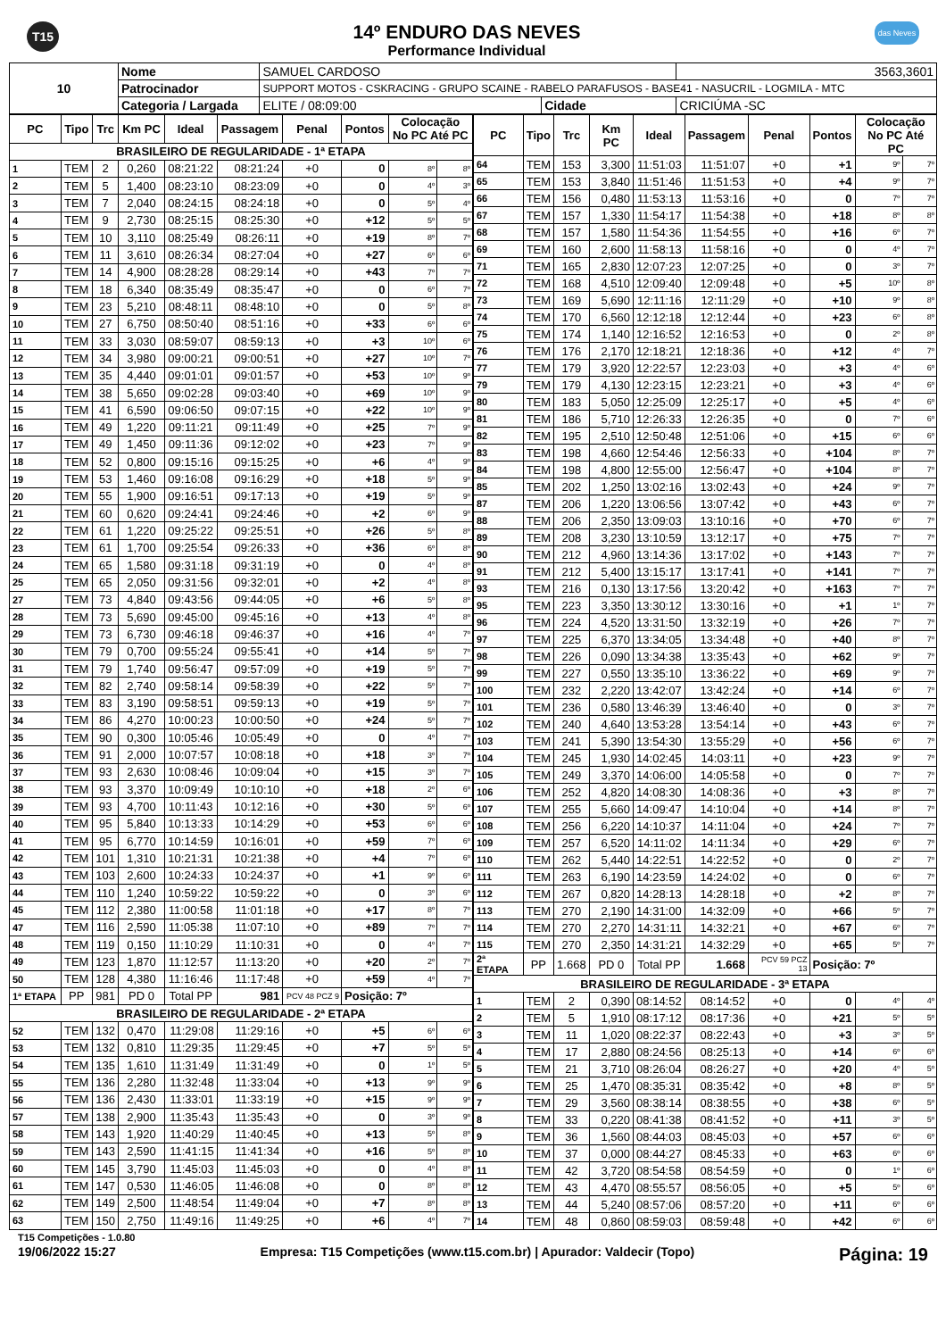T15
14º ENDURO DAS NEVES
Performance Individual
das Neves
| 10 | Nome | SAMUEL CARDOSO | | | 3563,3601 |
| | Patrocinador | SUPPORT MOTOS - CSKRACING - GRUPO SCAINE - RABELO PARAFUSOS - BASE41 - NASUCRIL - LOGMILA - MTC | | | |
| | Categoria / Largada | ELITE / 08:09:00 | Cidade | CRICIÚMA -SC | |
| PC | Tipo | Trc | Km PC | Ideal | Passagem | Penal | Pontos | Colocação No PC Até PC | |
| --- | --- | --- | --- | --- | --- | --- | --- | --- | --- |
| BRASILEIRO DE REGULARIDADE - 1ª ETAPA | | | | | | | | | |
| 1 | TEM | 2 | 0,260 | 08:21:22 | 08:21:24 | +0 | 0 | 8º | 8º |
| 2 | TEM | 5 | 1,400 | 08:23:10 | 08:23:09 | +0 | 0 | 4º | 3º |
| 3 | TEM | 7 | 2,040 | 08:24:15 | 08:24:18 | +0 | 0 | 5º | 4º |
| 4 | TEM | 9 | 2,730 | 08:25:15 | 08:25:30 | +0 | +12 | 5º | 5º |
| 5 | TEM | 10 | 3,110 | 08:25:49 | 08:26:11 | +0 | +19 | 8º | 7º |
| 6 | TEM | 11 | 3,610 | 08:26:34 | 08:27:04 | +0 | +27 | 6º | 6º |
| 7 | TEM | 14 | 4,900 | 08:28:28 | 08:29:14 | +0 | +43 | 7º | 7º |
| 8 | TEM | 18 | 6,340 | 08:35:49 | 08:35:47 | +0 | 0 | 6º | 7º |
| 9 | TEM | 23 | 5,210 | 08:48:11 | 08:48:10 | +0 | 0 | 5º | 8º |
| 10 | TEM | 27 | 6,750 | 08:50:40 | 08:51:16 | +0 | +33 | 6º | 6º |
| 11 | TEM | 33 | 3,030 | 08:59:07 | 08:59:13 | +0 | +3 | 10º | 6º |
| 12 | TEM | 34 | 3,980 | 09:00:21 | 09:00:51 | +0 | +27 | 10º | 7º |
| 13 | TEM | 35 | 4,440 | 09:01:01 | 09:01:57 | +0 | +53 | 10º | 9º |
| 14 | TEM | 38 | 5,650 | 09:02:28 | 09:03:40 | +0 | +69 | 10º | 9º |
| 15 | TEM | 41 | 6,590 | 09:06:50 | 09:07:15 | +0 | +22 | 10º | 9º |
| 16 | TEM | 49 | 1,220 | 09:11:21 | 09:11:49 | +0 | +25 | 7º | 9º |
| 17 | TEM | 49 | 1,450 | 09:11:36 | 09:12:02 | +0 | +23 | 7º | 9º |
| 18 | TEM | 52 | 0,800 | 09:15:16 | 09:15:25 | +0 | +6 | 4º | 9º |
| 19 | TEM | 53 | 1,460 | 09:16:08 | 09:16:29 | +0 | +18 | 5º | 9º |
| 20 | TEM | 55 | 1,900 | 09:16:51 | 09:17:13 | +0 | +19 | 5º | 9º |
| 21 | TEM | 60 | 0,620 | 09:24:41 | 09:24:46 | +0 | +2 | 6º | 9º |
| 22 | TEM | 61 | 1,220 | 09:25:22 | 09:25:51 | +0 | +26 | 5º | 8º |
| 23 | TEM | 61 | 1,700 | 09:25:54 | 09:26:33 | +0 | +36 | 6º | 8º |
| 24 | TEM | 65 | 1,580 | 09:31:18 | 09:31:19 | +0 | 0 | 4º | 8º |
| 25 | TEM | 65 | 2,050 | 09:31:56 | 09:32:01 | +0 | +2 | 4º | 8º |
| 27 | TEM | 73 | 4,840 | 09:43:56 | 09:44:05 | +0 | +6 | 5º | 8º |
| 28 | TEM | 73 | 5,690 | 09:45:00 | 09:45:16 | +0 | +13 | 4º | 8º |
| 29 | TEM | 73 | 6,730 | 09:46:18 | 09:46:37 | +0 | +16 | 4º | 7º |
| 30 | TEM | 79 | 0,700 | 09:55:24 | 09:55:41 | +0 | +14 | 5º | 7º |
| 31 | TEM | 79 | 1,740 | 09:56:47 | 09:57:09 | +0 | +19 | 5º | 7º |
| 32 | TEM | 82 | 2,740 | 09:58:14 | 09:58:39 | +0 | +22 | 5º | 7º |
| 33 | TEM | 83 | 3,190 | 09:58:51 | 09:59:13 | +0 | +19 | 5º | 7º |
| 34 | TEM | 86 | 4,270 | 10:00:23 | 10:00:50 | +0 | +24 | 5º | 7º |
| 35 | TEM | 90 | 0,300 | 10:05:46 | 10:05:49 | +0 | 0 | 4º | 7º |
| 36 | TEM | 91 | 2,000 | 10:07:57 | 10:08:18 | +0 | +18 | 3º | 7º |
| 37 | TEM | 93 | 2,630 | 10:08:46 | 10:09:04 | +0 | +15 | 3º | 7º |
| 38 | TEM | 93 | 3,370 | 10:09:49 | 10:10:10 | +0 | +18 | 2º | 6º |
| 39 | TEM | 93 | 4,700 | 10:11:43 | 10:12:16 | +0 | +30 | 5º | 6º |
| 40 | TEM | 95 | 5,840 | 10:13:33 | 10:14:29 | +0 | +53 | 6º | 6º |
| 41 | TEM | 95 | 6,770 | 10:14:59 | 10:16:01 | +0 | +59 | 7º | 6º |
| 42 | TEM | 101 | 1,310 | 10:21:31 | 10:21:38 | +0 | +4 | 7º | 6º |
| 43 | TEM | 103 | 2,600 | 10:24:33 | 10:24:37 | +0 | +1 | 9º | 6º |
| 44 | TEM | 110 | 1,240 | 10:59:22 | 10:59:22 | +0 | 0 | 3º | 6º |
| 45 | TEM | 112 | 2,380 | 11:00:58 | 11:01:18 | +0 | +17 | 8º | 7º |
| 47 | TEM | 116 | 2,590 | 11:05:38 | 11:07:10 | +0 | +89 | 7º | 7º |
| 48 | TEM | 119 | 0,150 | 11:10:29 | 11:10:31 | +0 | 0 | 4º | 7º |
| 49 | TEM | 123 | 1,870 | 11:12:57 | 11:13:20 | +0 | +20 | 2º | 7º |
| 50 | TEM | 128 | 4,380 | 11:16:46 | 11:17:48 | +0 | +59 | 4º | 7º |
| 1ª ETAPA | PP | 981 | PD 0 | Total PP | 981 | PCV 48 PCZ 9 | Posição: 7º | | |
| BRASILEIRO DE REGULARIDADE - 2ª ETAPA | | | | | | | | | |
| 52 | TEM | 132 | 0,470 | 11:29:08 | 11:29:16 | +0 | +5 | 6º | 6º |
| 53 | TEM | 132 | 0,810 | 11:29:35 | 11:29:45 | +0 | +7 | 5º | 5º |
| 54 | TEM | 135 | 1,610 | 11:31:49 | 11:31:49 | +0 | 0 | 1º | 5º |
| 55 | TEM | 136 | 2,280 | 11:32:48 | 11:33:04 | +0 | +13 | 9º | 9º |
| 56 | TEM | 136 | 2,430 | 11:33:01 | 11:33:19 | +0 | +15 | 9º | 9º |
| 57 | TEM | 138 | 2,900 | 11:35:43 | 11:35:43 | +0 | 0 | 3º | 9º |
| 58 | TEM | 143 | 1,920 | 11:40:29 | 11:40:45 | +0 | +13 | 5º | 8º |
| 59 | TEM | 143 | 2,590 | 11:41:15 | 11:41:34 | +0 | +16 | 5º | 8º |
| 60 | TEM | 145 | 3,790 | 11:45:03 | 11:45:03 | +0 | 0 | 4º | 8º |
| 61 | TEM | 147 | 0,530 | 11:46:05 | 11:46:08 | +0 | 0 | 8º | 8º |
| 62 | TEM | 149 | 2,500 | 11:48:54 | 11:49:04 | +0 | +7 | 8º | 8º |
| 63 | TEM | 150 | 2,750 | 11:49:16 | 11:49:25 | +0 | +6 | 4º | 7º |
| PC | Tipo | Trc | Km PC | Ideal | Passagem | Penal | Pontos | Colocação No PC Até PC | |
| --- | --- | --- | --- | --- | --- | --- | --- | --- | --- |
| 64 | TEM | 153 | 3,300 | 11:51:03 | 11:51:07 | +0 | +1 | 9º | 7º |
| 65 | TEM | 153 | 3,840 | 11:51:46 | 11:51:53 | +0 | +4 | 9º | 7º |
| 66 | TEM | 156 | 0,480 | 11:53:13 | 11:53:16 | +0 | 0 | 7º | 7º |
| 67 | TEM | 157 | 1,330 | 11:54:17 | 11:54:38 | +0 | +18 | 8º | 8º |
| 68 | TEM | 157 | 1,580 | 11:54:36 | 11:54:55 | +0 | +16 | 6º | 7º |
| 69 | TEM | 160 | 2,600 | 11:58:13 | 11:58:16 | +0 | 0 | 4º | 7º |
| 71 | TEM | 165 | 2,830 | 12:07:23 | 12:07:25 | +0 | 0 | 3º | 7º |
| 72 | TEM | 168 | 4,510 | 12:09:40 | 12:09:48 | +0 | +5 | 10º | 8º |
| 73 | TEM | 169 | 5,690 | 12:11:16 | 12:11:29 | +0 | +10 | 9º | 8º |
| 74 | TEM | 170 | 6,560 | 12:12:18 | 12:12:44 | +0 | +23 | 6º | 8º |
| 75 | TEM | 174 | 1,140 | 12:16:52 | 12:16:53 | +0 | 0 | 2º | 8º |
| 76 | TEM | 176 | 2,170 | 12:18:21 | 12:18:36 | +0 | +12 | 4º | 7º |
| 77 | TEM | 179 | 3,920 | 12:22:57 | 12:23:03 | +0 | +3 | 4º | 6º |
| 79 | TEM | 179 | 4,130 | 12:23:15 | 12:23:21 | +0 | +3 | 4º | 6º |
| 80 | TEM | 183 | 5,050 | 12:25:09 | 12:25:17 | +0 | +5 | 4º | 6º |
| 81 | TEM | 186 | 5,710 | 12:26:33 | 12:26:35 | +0 | 0 | 7º | 6º |
| 82 | TEM | 195 | 2,510 | 12:50:48 | 12:51:06 | +0 | +15 | 6º | 6º |
| 83 | TEM | 198 | 4,660 | 12:54:46 | 12:56:33 | +0 | +104 | 8º | 7º |
| 84 | TEM | 198 | 4,800 | 12:55:00 | 12:56:47 | +0 | +104 | 8º | 7º |
| 85 | TEM | 202 | 1,250 | 13:02:16 | 13:02:43 | +0 | +24 | 9º | 7º |
| 87 | TEM | 206 | 1,220 | 13:06:56 | 13:07:42 | +0 | +43 | 6º | 7º |
| 88 | TEM | 206 | 2,350 | 13:09:03 | 13:10:16 | +0 | +70 | 6º | 7º |
| 89 | TEM | 208 | 3,230 | 13:10:59 | 13:12:17 | +0 | +75 | 7º | 7º |
| 90 | TEM | 212 | 4,960 | 13:14:36 | 13:17:02 | +0 | +143 | 7º | 7º |
| 91 | TEM | 212 | 5,400 | 13:15:17 | 13:17:41 | +0 | +141 | 7º | 7º |
| 93 | TEM | 216 | 0,130 | 13:17:56 | 13:20:42 | +0 | +163 | 7º | 7º |
| 95 | TEM | 223 | 3,350 | 13:30:12 | 13:30:16 | +0 | +1 | 1º | 7º |
| 96 | TEM | 224 | 4,520 | 13:31:50 | 13:32:19 | +0 | +26 | 7º | 7º |
| 97 | TEM | 225 | 6,370 | 13:34:05 | 13:34:48 | +0 | +40 | 8º | 7º |
| 98 | TEM | 226 | 0,090 | 13:34:38 | 13:35:43 | +0 | +62 | 9º | 7º |
| 99 | TEM | 227 | 0,550 | 13:35:10 | 13:36:22 | +0 | +69 | 9º | 7º |
| 100 | TEM | 232 | 2,220 | 13:42:07 | 13:42:24 | +0 | +14 | 6º | 7º |
| 101 | TEM | 236 | 0,580 | 13:46:39 | 13:46:40 | +0 | 0 | 3º | 7º |
| 102 | TEM | 240 | 4,640 | 13:53:28 | 13:54:14 | +0 | +43 | 6º | 7º |
| 103 | TEM | 241 | 5,390 | 13:54:30 | 13:55:29 | +0 | +56 | 6º | 7º |
| 104 | TEM | 245 | 1,930 | 14:02:45 | 14:03:11 | +0 | +23 | 9º | 7º |
| 105 | TEM | 249 | 3,370 | 14:06:00 | 14:05:58 | +0 | 0 | 7º | 7º |
| 106 | TEM | 252 | 4,820 | 14:08:30 | 14:08:36 | +0 | +3 | 8º | 7º |
| 107 | TEM | 255 | 5,660 | 14:09:47 | 14:10:04 | +0 | +14 | 8º | 7º |
| 108 | TEM | 256 | 6,220 | 14:10:37 | 14:11:04 | +0 | +24 | 7º | 7º |
| 109 | TEM | 257 | 6,520 | 14:11:02 | 14:11:34 | +0 | +29 | 6º | 7º |
| 110 | TEM | 262 | 5,440 | 14:22:51 | 14:22:52 | +0 | 0 | 2º | 7º |
| 111 | TEM | 263 | 6,190 | 14:23:59 | 14:24:02 | +0 | 0 | 6º | 7º |
| 112 | TEM | 267 | 0,820 | 14:28:13 | 14:28:18 | +0 | +2 | 8º | 7º |
| 113 | TEM | 270 | 2,190 | 14:31:00 | 14:32:09 | +0 | +66 | 5º | 7º |
| 114 | TEM | 270 | 2,270 | 14:31:11 | 14:32:21 | +0 | +67 | 6º | 7º |
| 115 | TEM | 270 | 2,350 | 14:31:21 | 14:32:29 | +0 | +65 | 5º | 7º |
| 2ª ETAPA | PP | 1.668 | PD 0 | Total PP | 1.668 | PCV 59 PCZ 13 | Posição: 7º | | |
| BRASILEIRO DE REGULARIDADE - 3ª ETAPA | | | | | | | | | |
| 1 | TEM | 2 | 0,390 | 08:14:52 | 08:14:52 | +0 | 0 | 4º | 4º |
| 2 | TEM | 5 | 1,910 | 08:17:12 | 08:17:36 | +0 | +21 | 5º | 5º |
| 3 | TEM | 11 | 1,020 | 08:22:37 | 08:22:43 | +0 | +3 | 3º | 5º |
| 4 | TEM | 17 | 2,880 | 08:24:56 | 08:25:13 | +0 | +14 | 6º | 6º |
| 5 | TEM | 21 | 3,710 | 08:26:04 | 08:26:27 | +0 | +20 | 4º | 5º |
| 6 | TEM | 25 | 1,470 | 08:35:31 | 08:35:42 | +0 | +8 | 8º | 5º |
| 7 | TEM | 29 | 3,560 | 08:38:14 | 08:38:55 | +0 | +38 | 6º | 5º |
| 8 | TEM | 33 | 0,220 | 08:41:38 | 08:41:52 | +0 | +11 | 3º | 5º |
| 9 | TEM | 36 | 1,560 | 08:44:03 | 08:45:03 | +0 | +57 | 6º | 6º |
| 10 | TEM | 37 | 0,000 | 08:44:27 | 08:45:33 | +0 | +63 | 6º | 6º |
| 11 | TEM | 42 | 3,720 | 08:54:58 | 08:54:59 | +0 | 0 | 1º | 6º |
| 12 | TEM | 43 | 4,470 | 08:55:57 | 08:56:05 | +0 | +5 | 5º | 6º |
| 13 | TEM | 44 | 5,240 | 08:57:06 | 08:57:20 | +0 | +11 | 6º | 6º |
| 14 | TEM | 48 | 0,860 | 08:59:03 | 08:59:48 | +0 | +42 | 6º | 6º |
T15 Competições - 1.0.80
19/06/2022 15:27 Empresa: T15 Competições (www.t15.com.br) | Apurador: Valdecir (Topo) Página: 19